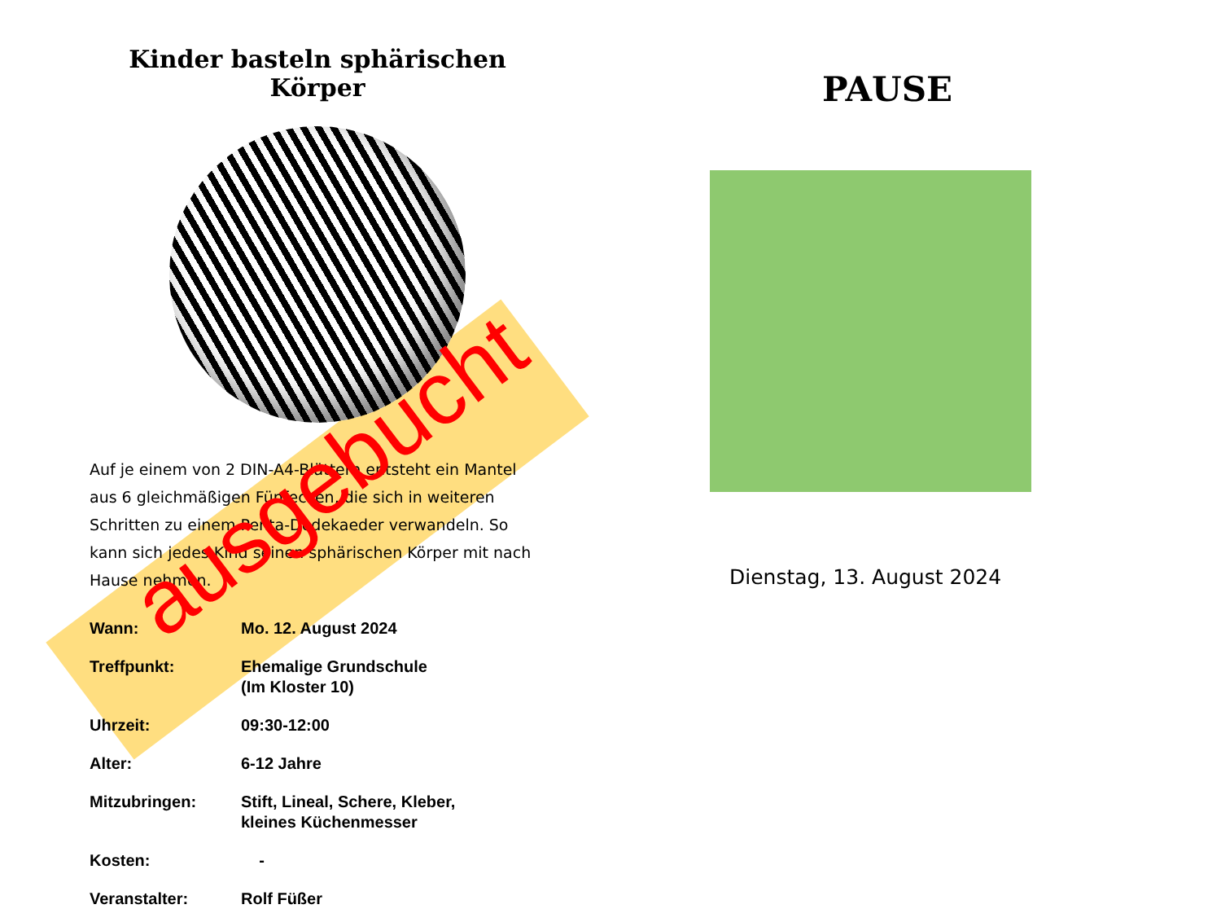Kinder basteln sphärischen Körper
Auf je einem von 2 DIN-A4-Blättern entsteht ein Mantel aus 6 gleichmäßigen Fünfecken, die sich in weiteren Schritten zu einem Penta-Dodekaeder verwandeln. So kann sich jedes Kind seinen sphärischen Körper mit nach Hause nehmen.
Wann: Mo. 12. August 2024
Treffpunkt: Ehemalige Grundschule
(Im Kloster 10)
Uhrzeit: 09:30-12:00
Alter: 6-12 Jahre
Mitzubringen: Stift, Lineal, Schere, Kleber,
kleines Küchenmesser
Kosten: -
Veranstalter: Rolf Füßer
ausgebucht
PAUSE
Dienstag, 13. August 2024